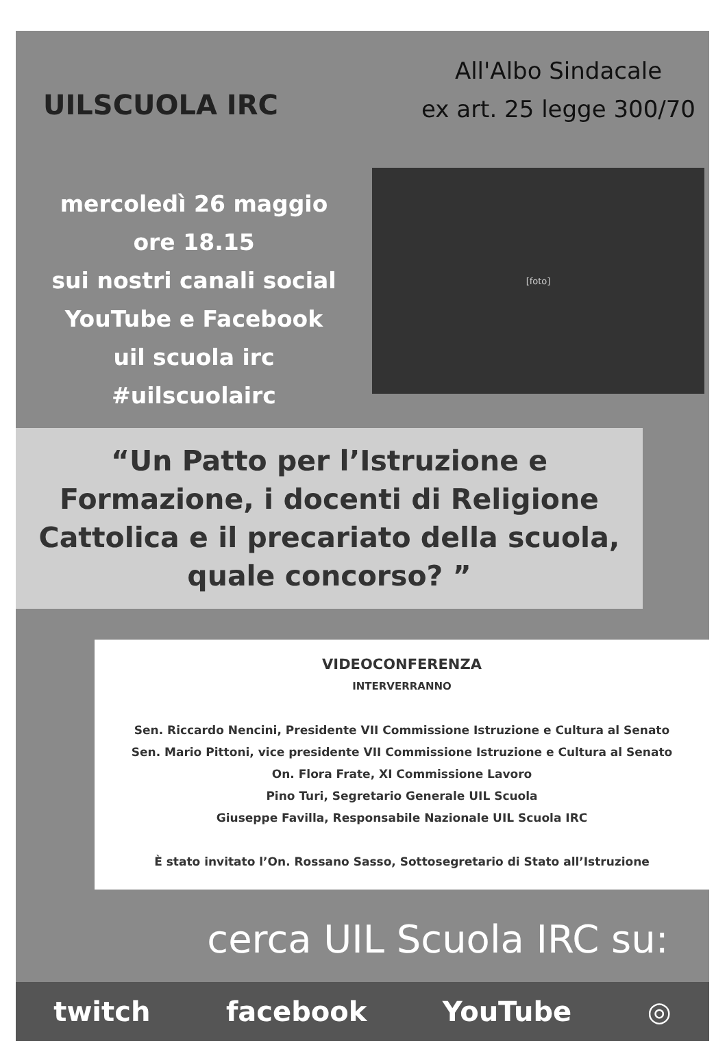UILSCUOLA IRC
All'Albo Sindacale
ex art. 25 legge 300/70
mercoledì 26 maggio
ore 18.15
sui nostri canali social
YouTube e Facebook
uil scuola irc
#uilscuolairc
[foto]
“Un Patto per l’Istruzione e Formazione, i docenti di Religione Cattolica e il precariato della scuola, quale concorso? ”
VIDEOCONFERENZA
INTERVERRANNO
Sen. Riccardo Nencini, Presidente VII Commissione Istruzione e Cultura al Senato
Sen. Mario Pittoni, vice presidente VII Commissione Istruzione e Cultura al Senato
On. Flora Frate, XI Commissione Lavoro
Pino Turi, Segretario Generale UIL Scuola
Giuseppe Favilla, Responsabile Nazionale UIL Scuola IRC
È stato invitato l’On. Rossano Sasso, Sottosegretario di Stato all’Istruzione
cerca UIL Scuola IRC su:
twitch facebook YouTube ◎